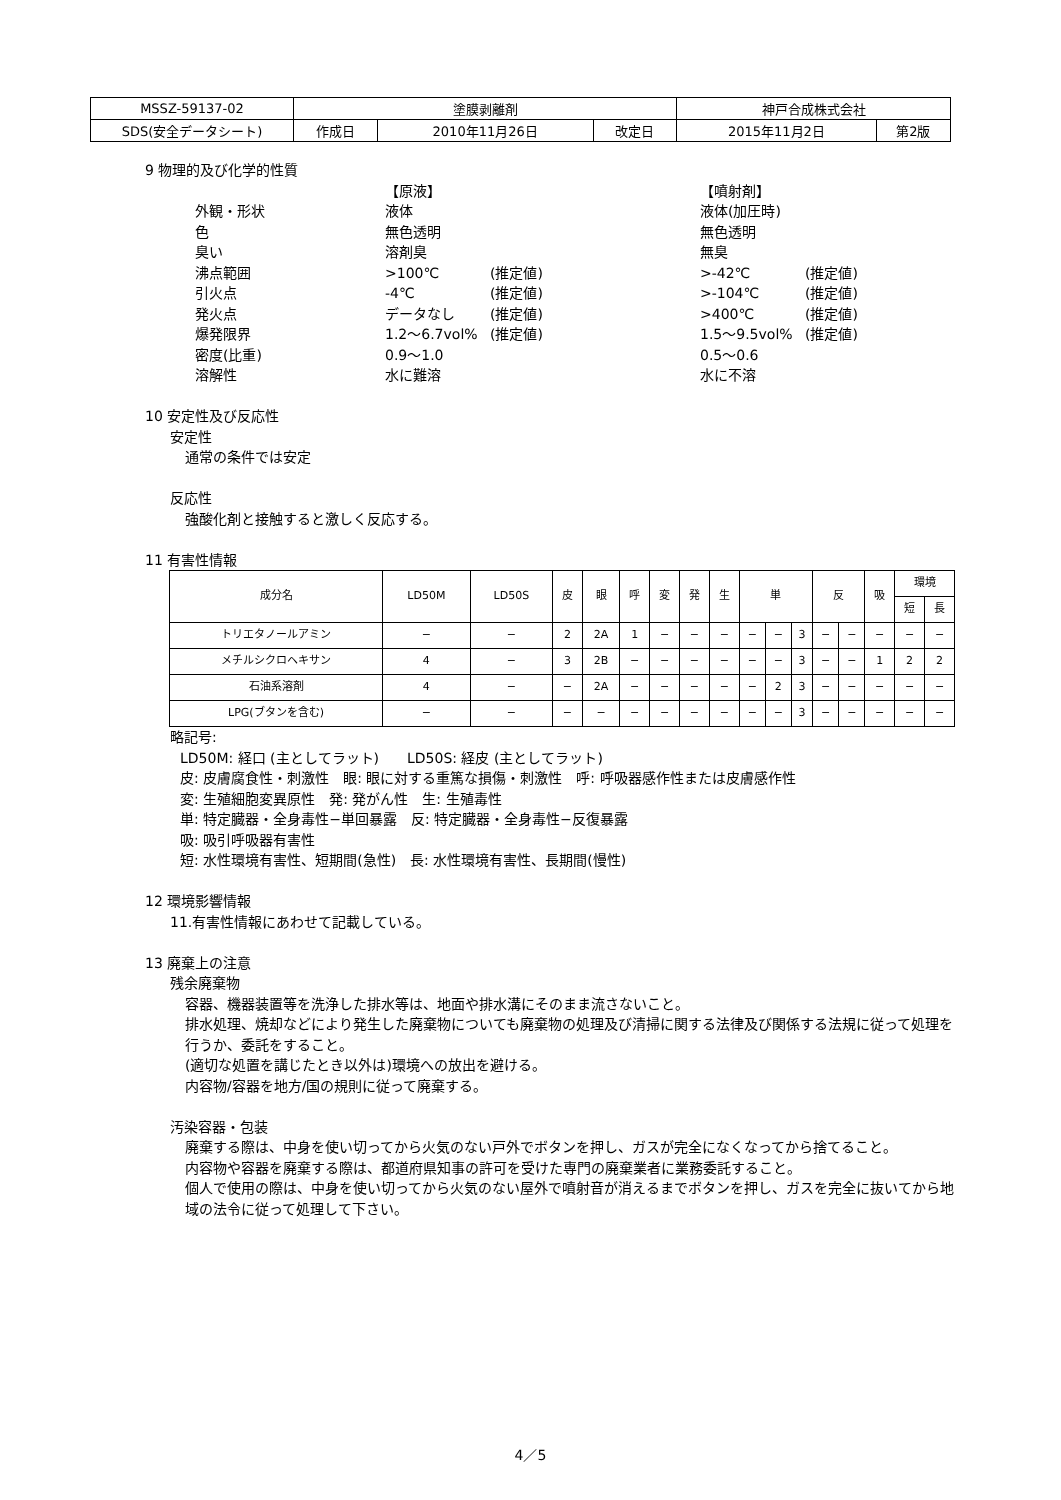| MSSZ-59137-02 | 塗膜剥離剤 | | | 神戸合成株式会社 | |
| SDS(安全データシート) | 作成日 | 2010年11月26日 | 改定日 | 2015年11月2日 | 第2版 |
9 物理的及び化学的性質
【原液】 【噴射剤】 外観・形状 液体 液体(加圧時) 色 無色透明 無色透明 臭い 溶剤臭 無臭 沸点範囲 >100℃ (推定値) >-42℃ (推定値) 引火点 -4℃ (推定値) >-104℃ (推定値) 発火点 データなし (推定値) >400℃ (推定値) 爆発限界 1.2～6.7vol% (推定値) 1.5～9.5vol% (推定値) 密度(比重) 0.9～1.0 0.5～0.6 溶解性 水に難溶 水に不溶
10 安定性及び反応性
安定性
通常の条件では安定
反応性
強酸化剤と接触すると激しく反応する。
11 有害性情報
| 成分名 | LD50M | LD50S | 皮 | 眼 | 呼 | 変 | 発 | 生 | 単 | | | 反 | | 吸 | 環境 | |
| --- | --- | --- | --- | --- | --- | --- | --- | --- | --- | --- | --- | --- | --- | --- | --- | --- |
| | | | | | | | | | | | | | | | 短 | 長 |
| トリエタノールアミン | − | − | 2 | 2A | 1 | − | − | − | − | − | 3 | − | − | − | − | − |
| メチルシクロヘキサン | 4 | − | 3 | 2B | − | − | − | − | − | − | 3 | − | − | 1 | 2 | 2 |
| 石油系溶剤 | 4 | − | − | 2A | − | − | − | − | − | 2 | 3 | − | − | − | − | − |
| LPG(ブタンを含む) | − | − | − | − | − | − | − | − | − | − | 3 | − | − | − | − | − |
略記号:
LD50M: 経口 (主としてラット)　　LD50S: 経皮 (主としてラット)
皮: 皮膚腐食性・刺激性　眼: 眼に対する重篤な損傷・刺激性　呼: 呼吸器感作性または皮膚感作性
変: 生殖細胞変異原性　発: 発がん性　生: 生殖毒性
単: 特定臓器・全身毒性−単回暴露　反: 特定臓器・全身毒性−反復暴露
吸: 吸引呼吸器有害性
短: 水性環境有害性、短期間(急性)　長: 水性環境有害性、長期間(慢性)
12 環境影響情報
11.有害性情報にあわせて記載している。
13 廃棄上の注意
残余廃棄物
容器、機器装置等を洗浄した排水等は、地面や排水溝にそのまま流さないこと。
排水処理、焼却などにより発生した廃棄物についても廃棄物の処理及び清掃に関する法律及び関係する法規に従って処理を行うか、委託をすること。
(適切な処置を講じたとき以外は)環境への放出を避ける。
内容物/容器を地方/国の規則に従って廃棄する。
汚染容器・包装
廃棄する際は、中身を使い切ってから火気のない戸外でボタンを押し、ガスが完全になくなってから捨てること。
内容物や容器を廃棄する際は、都道府県知事の許可を受けた専門の廃棄業者に業務委託すること。
個人で使用の際は、中身を使い切ってから火気のない屋外で噴射音が消えるまでボタンを押し、ガスを完全に抜いてから地域の法令に従って処理して下さい。
4／5